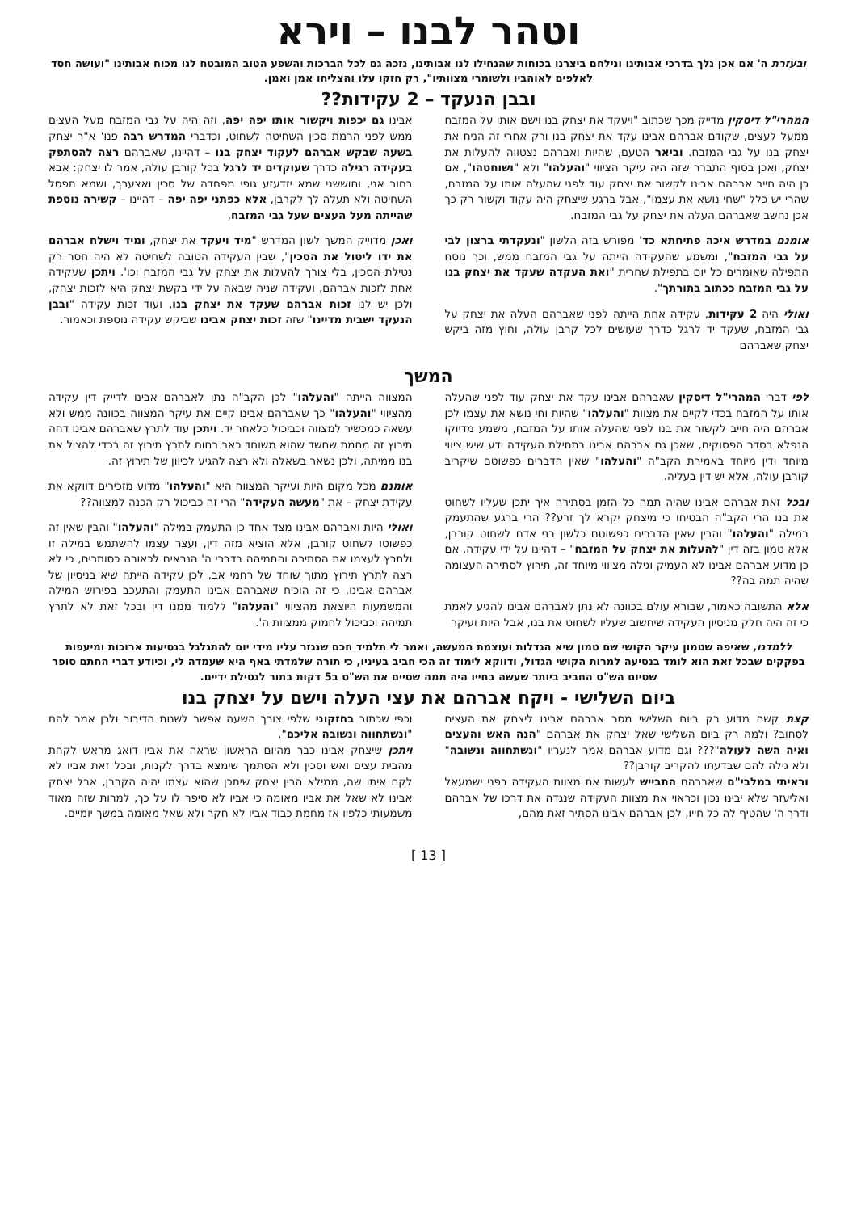וטהר לבנו – וירא
ובעזרת ה' אם אכן נלך בדרכי אבותינו ונילחם ביצרנו בכוחות שהנחילו לנו אבותינו, נזכה גם לכל הברכות והשפע הטוב המובטח לנו מכוח אבותינו "ועושה חסד לאלפים לאוהביו ולשומרי מצוותיו", רק חזקו עלו והצליחו אמן ואמן.
ובבן הנעקד – 2 עקידות??
המהרי"ל דיסקין מדייק מכך שכתוב "ויעקד את יצחק בנו וישם אותו על המזבח ממעל לעצים, שקודם אברהם אבינו עקד את יצחק בנו ורק אחרי זה הניח את יצחק בנו על גבי המזבח. וביאר הטעם, שהיות ואברהם נצטווה להעלות את יצחק, ואכן בסוף התברר שזה היה עיקר הציווי "והעלהו" ולא "ושוחטהו", אם כן היה חייב אברהם אבינו לקשור את יצחק עוד לפני שהעלה אותו על המזבח, שהרי יש כלל "שחי נושא את עצמו", אבל ברגע שיצחק היה עקוד וקשור רק כך אכן נחשב שאברהם העלה את יצחק על גבי המזבח.
אומנם במדרש איכה פתיחתא כד' מפורש בזה הלשון "ונעקדתי ברצון לבי על גבי המזבח", ומשמע שהעקידה הייתה על גבי המזבח ממש, וכך נוסח התפילה שאומרים כל יום בתפילת שחרית "ואת העקדה שעקד את יצחק בנו על גבי המזבח ככתוב בתורתך".
ואולי היה 2 עקידות, עקידה אחת הייתה לפני שאברהם העלה את יצחק על גבי המזבח, שעקד יד לרגל כדרך שעושים לכל קרבן עולה, וחוץ מזה ביקש יצחק שאברהם
אבינו גם יכפות ויקשור אותו יפה יפה, וזה היה על גבי המזבח מעל העצים ממש לפני הרמת סכין השחיטה לשחוט, וכדברי המדרש רבה פנו' א"ר יצחק בשעה שבקש אברהם לעקוד יצחק בנו – דהיינו, שאברהם רצה להסתפק בעקידה רגילה כדרך שעוקדים יד לרגל בכל קורבן עולה, אמר לו יצחק: אבא בחור אני, וחוששני שמא יזדעזע גופי מפחדה של סכין ואצערך, ושמא תפסל השחיטה ולא תעלה לך לקרבן, אלא כפתני יפה יפה – דהיינו – קשירה נוספת שהייתה מעל העצים שעל גבי המזבח,
ואכן מדוייק המשך לשון המדרש "מיד ויעקד את יצחק, ומיד וישלח אברהם את ידו ליטול את הסכין", שבין העקידה הטובה לשחיטה לא היה חסר רק נטילת הסכין, בלי צורך להעלות את יצחק על גבי המזבח וכו'. ויתכן שעקידה אחת לזכות אברהם, ועקידה שניה שבאה על ידי בקשת יצחק היא לזכות יצחק, ולכן יש לנו זכות אברהם שעקד את יצחק בנו, ועוד זכות עקידה "ובבן הנעקד ישבית מדיינו" שזה זכות יצחק אבינו שביקש עקידה נוספת וכאמור.
המשך
לפי דברי המהרי"ל דיסקין שאברהם אבינו עקד את יצחק עוד לפני שהעלה אותו על המזבח בכדי לקיים את מצוות "והעלהו" שהיות וחי נושא את עצמו לכן אברהם היה חייב לקשור את בנו לפני שהעלה אותו על המזבח, משמע מדיוקו הנפלא בסדר הפסוקים, שאכן גם אברהם אבינו בתחילת העקידה ידע שיש ציווי מיוחד ודין מיוחד באמירת הקב"ה "והעלהו" שאין הדברים כפשוטם שיקריב קורבן עולה, אלא יש דין בעליה.
ובכל זאת אברהם אבינו שהיה תמה כל הזמן בסתירה איך יתכן שעליו לשחוט את בנו הרי הקב"ה הבטיחו כי מיצחק יקרא לך זרע?? הרי ברגע שהתעמק במילה "והעלהו" והבין שאין הדברים כפשוטם כלשון בני אדם לשחוט קורבן, אלא טמון בזה דין "להעלות את יצחק על המזבח" – דהיינו על ידי עקידה, אם כן מדוע אברהם אבינו לא העמיק וגילה מציווי מיוחד זה, תירוץ לסתירה העצומה שהיה תמה בה??
אלא התשובה כאמור, שבורא עולם בכוונה לא נתן לאברהם אבינו להגיע לאמת כי זה היה חלק מניסיון העקידה שיחשוב שעליו לשחוט את בנו, אבל היות ועיקר
המצווה הייתה "והעלהו" לכן הקב"ה נתן לאברהם אבינו לדייק דין עקידה מהציווי "והעלהו" כך שאברהם אבינו קיים את עיקר המצווה בכוונה ממש ולא עשאה כמכשיר למצווה וכביכול כלאחר יד. ויתכן עוד לתרץ שאברהם אבינו דחה תירוץ זה מחמת שחשד שהוא משוחד כאב רחום לתרץ תירוץ זה בכדי להציל את בנו ממיתה, ולכן נשאר בשאלה ולא רצה להגיע לכיוון של תירוץ זה.
אומנם מכל מקום היות ועיקר המצווה היא "והעלהו" מדוע מזכירים דווקא את עקידת יצחק – את "מעשה העקידה" הרי זה כביכול רק הכנה למצווה??
ואולי היות ואברהם אבינו מצד אחד כן התעמק במילה "והעלהו" והבין שאין זה כפשוטו לשחוט קורבן, אלא הוציא מזה דין, ועצר עצמו להשתמש במילה זו ולתרץ לעצמו את הסתירה והתמיהה בדברי ה' הנראים לכאורה כסותרים, כי לא רצה לתרץ תירוץ מתוך שוחד של רחמי אב, לכן עקידה הייתה שיא בניסיון של אברהם אבינו, כי זה הוכיח שאברהם אבינו התעמק והתעכב בפירוש המילה והמשמעות היוצאת מהציווי "והעלהו" ללמוד ממנו דין ובכל זאת לא לתרץ תמיהה וכביכול לחמוק ממצוות ה'.
ללמדנו, שאיפה שטמון עיקר הקושי שם טמון שיא הגדלות ועוצמת המעשה, ואמר לי תלמיד חכם שנגזר עליו מידי יום להתגלגל בנסיעות ארוכות ומיעפות בפקקים שבכל זאת הוא לומד בנסיעה למרות הקושי הגדול, ודווקא לימוד זה הכי חביב בעיניו, כי תורה שלמדתי באף היא שעמדה לי, וכיודע דברי החתם סופר שסיום הש"ס החביב ביותר שעשה בחייו היה ממה שסיים את הש"ס ב5 דקות בתור לנטילת ידיים.
ביום השלישי - ויקח אברהם את עצי העלה וישם על יצחק בנו
קצת קשה מדוע רק ביום השלישי מסר אברהם אבינו ליצחק את העצים לסחוב? ולמה רק ביום השלישי שאל יצחק את אברהם "הנה האש והעצים ואיה השה לעולה"??? וגם מדוע אברהם אמר לנעריו "ונשתחווה ונשובה" ולא גילה להם שבדעתו להקריב קורבן??
וראיתי במלבי"ם שאברהם התבייש לעשות את מצוות העקידה בפני ישמעאל ואליעזר שלא יבינו נכון וכראוי את מצוות העקידה שנגדה את דרכו של אברהם ודרך ה' שהטיף לה כל חייו, לכן אברהם אבינו הסתיר זאת מהם,
וכפי שכתוב בחזקוני שלפי צורך השעה אפשר לשנות הדיבור ולכן אמר להם "ונשתחווה ונשובה אליכם".
ויתכן שיצחק אבינו כבר מהיום הראשון שראה את אביו דואג מראש לקחת מהבית עצים ואש וסכין ולא הסתמך שימצא בדרך לקנות, ובכל זאת אביו לא לקח איתו שה, ממילא הבין יצחק שיתכן שהוא עצמו יהיה הקרבן, אבל יצחק אבינו לא שאל את אביו מאומה כי אביו לא סיפר לו על כך, למרות שזה מאוד משמעותי כלפיו אז מחמת כבוד אביו לא חקר ולא שאל מאומה במשך יומיים.
[ 13 ]